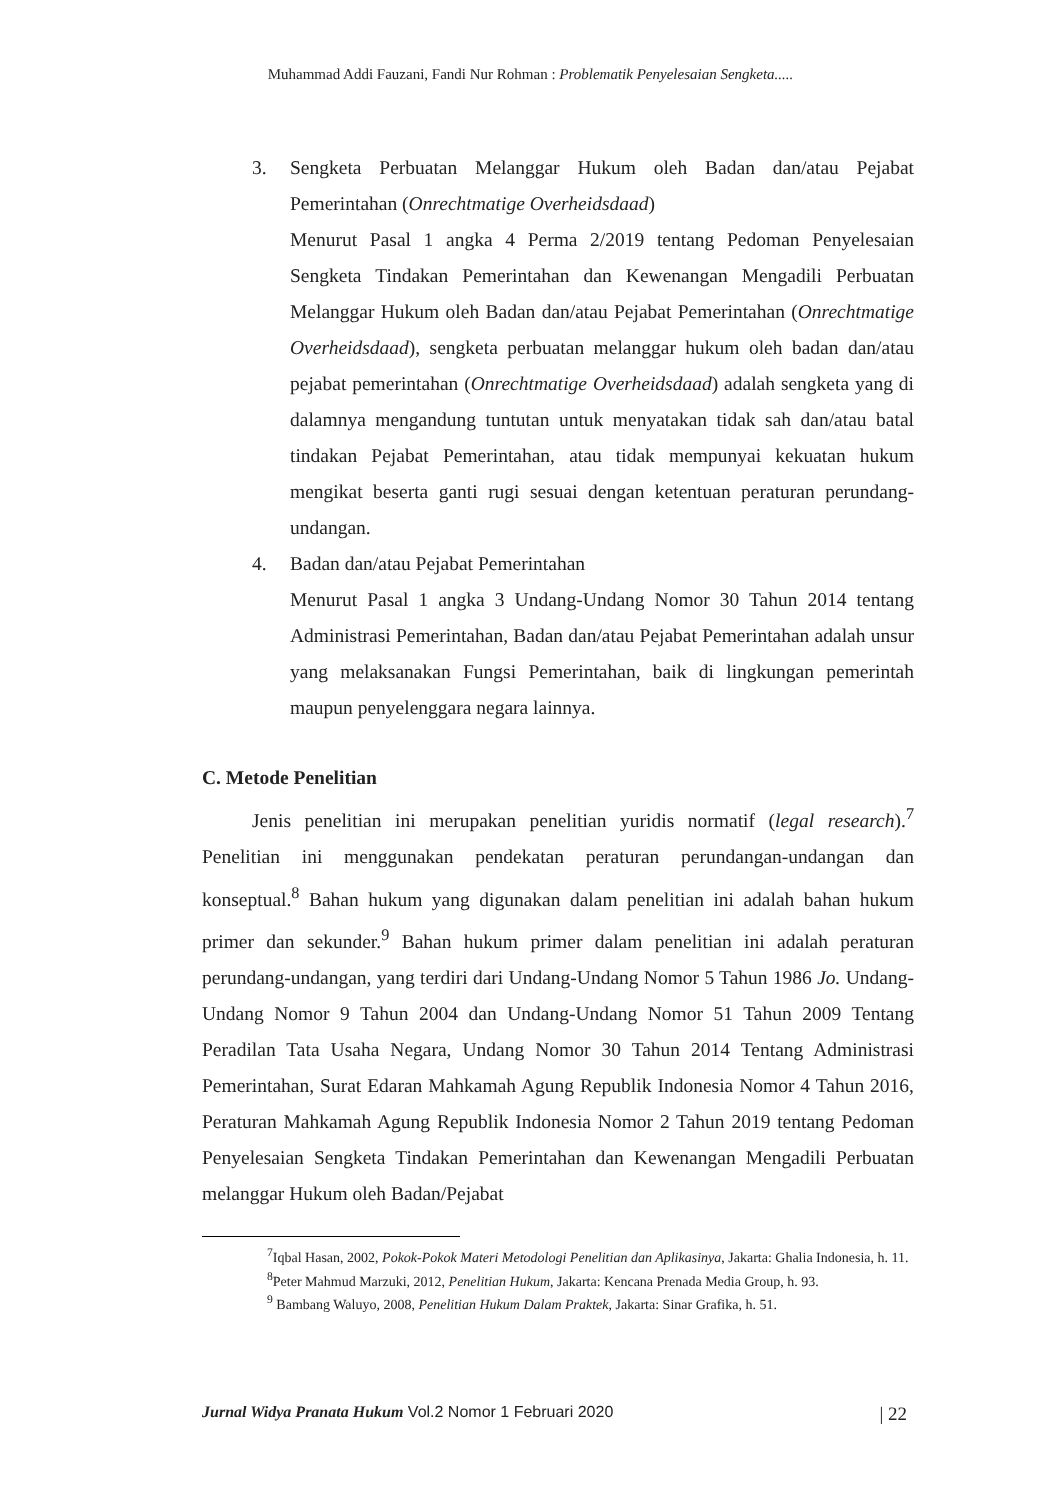Muhammad Addi Fauzani, Fandi Nur Rohman : Problematik Penyelesaian Sengketa.....
3. Sengketa Perbuatan Melanggar Hukum oleh Badan dan/atau Pejabat Pemerintahan (Onrechtmatige Overheidsdaad)
Menurut Pasal 1 angka 4 Perma 2/2019 tentang Pedoman Penyelesaian Sengketa Tindakan Pemerintahan dan Kewenangan Mengadili Perbuatan Melanggar Hukum oleh Badan dan/atau Pejabat Pemerintahan (Onrechtmatige Overheidsdaad), sengketa perbuatan melanggar hukum oleh badan dan/atau pejabat pemerintahan (Onrechtmatige Overheidsdaad) adalah sengketa yang di dalamnya mengandung tuntutan untuk menyatakan tidak sah dan/atau batal tindakan Pejabat Pemerintahan, atau tidak mempunyai kekuatan hukum mengikat beserta ganti rugi sesuai dengan ketentuan peraturan perundang-undangan.
4. Badan dan/atau Pejabat Pemerintahan
Menurut Pasal 1 angka 3 Undang-Undang Nomor 30 Tahun 2014 tentang Administrasi Pemerintahan, Badan dan/atau Pejabat Pemerintahan adalah unsur yang melaksanakan Fungsi Pemerintahan, baik di lingkungan pemerintah maupun penyelenggara negara lainnya.
C. Metode Penelitian
Jenis penelitian ini merupakan penelitian yuridis normatif (legal research).<sup>7</sup> Penelitian ini menggunakan pendekatan peraturan perundangan-undangan dan konseptual.<sup>8</sup> Bahan hukum yang digunakan dalam penelitian ini adalah bahan hukum primer dan sekunder.<sup>9</sup> Bahan hukum primer dalam penelitian ini adalah peraturan perundang-undangan, yang terdiri dari Undang-Undang Nomor 5 Tahun 1986 Jo. Undang-Undang Nomor 9 Tahun 2004 dan Undang-Undang Nomor 51 Tahun 2009 Tentang Peradilan Tata Usaha Negara, Undang Nomor 30 Tahun 2014 Tentang Administrasi Pemerintahan, Surat Edaran Mahkamah Agung Republik Indonesia Nomor 4 Tahun 2016, Peraturan Mahkamah Agung Republik Indonesia Nomor 2 Tahun 2019 tentang Pedoman Penyelesaian Sengketa Tindakan Pemerintahan dan Kewenangan Mengadili Perbuatan melanggar Hukum oleh Badan/Pejabat
<sup>7</sup> Iqbal Hasan, 2002, Pokok-Pokok Materi Metodologi Penelitian dan Aplikasinya, Jakarta: Ghalia Indonesia, h. 11.
<sup>8</sup> Peter Mahmud Marzuki, 2012, Penelitian Hukum, Jakarta: Kencana Prenada Media Group, h. 93.
<sup>9</sup> Bambang Waluyo, 2008, Penelitian Hukum Dalam Praktek, Jakarta: Sinar Grafika, h. 51.
Jurnal Widya Pranata Hukum Vol.2 Nomor 1 Februari 2020 | 22